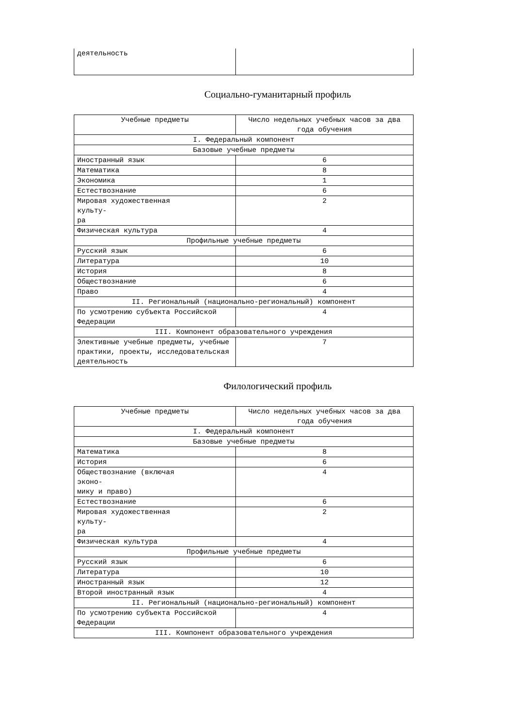| деятельность | |
Социально-гуманитарный профиль
| Учебные предметы | Число недельных учебных часов за два года обучения |
| I. Федеральный компонент | |
| Базовые учебные предметы | |
| Иностранный язык | 6 |
| Математика | 8 |
| Экономика | 1 |
| Естествознание | 6 |
| Мировая художественная культу- ра | 2 |
| Физическая культура | 4 |
| Профильные учебные предметы | |
| Русский язык | 6 |
| Литература | 10 |
| История | 8 |
| Обществознание | 6 |
| Право | 4 |
| II. Региональный (национально-региональный) компонент | |
| По усмотрению субъекта Российской Федерации | 4 |
| III. Компонент образовательного учреждения | |
| Элективные учебные предметы, учебные практики, проекты, исследовательская деятельность | 7 |
Филологический профиль
| Учебные предметы | Число недельных учебных часов за два года обучения |
| I. Федеральный компонент | |
| Базовые учебные предметы | |
| Математика | 8 |
| История | 6 |
| Обществознание (включая эконо- мику и право) | 4 |
| Естествознание | 6 |
| Мировая художественная культу- ра | 2 |
| Физическая культура | 4 |
| Профильные учебные предметы | |
| Русский язык | 6 |
| Литература | 10 |
| Иностранный язык | 12 |
| Второй иностранный язык | 4 |
| II. Региональный (национально-региональный) компонент | |
| По усмотрению субъекта Российской Федерации | 4 |
| III. Компонент образовательного учреждения | |